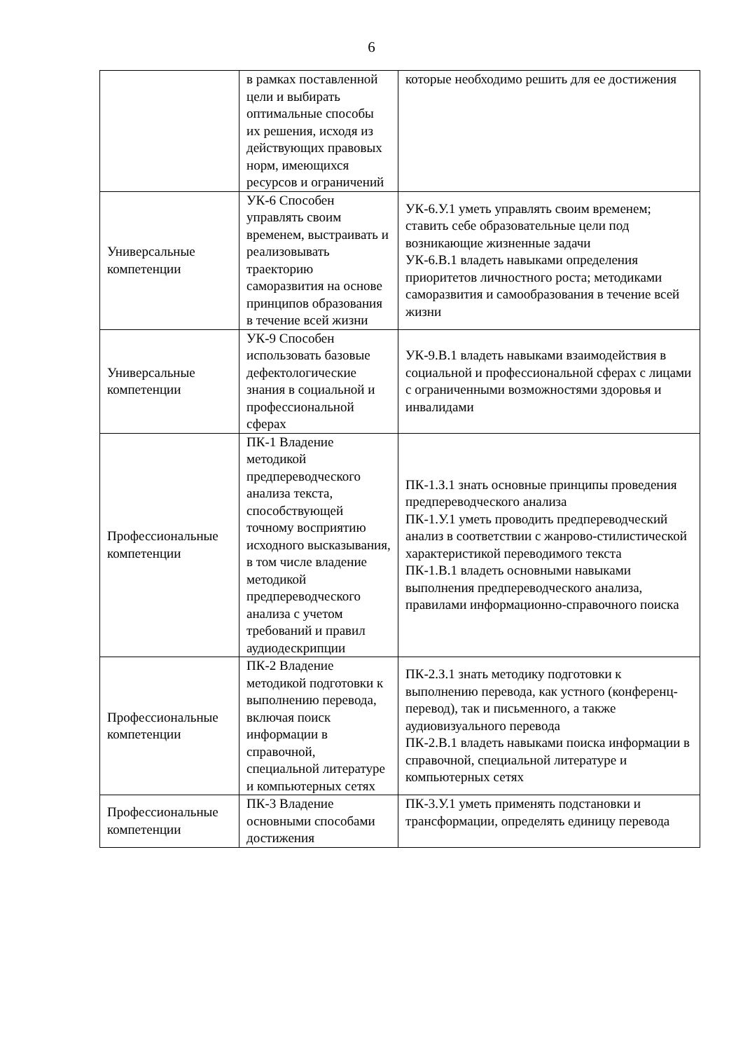6
| | в рамках поставленной цели и выбирать оптимальные способы их решения, исходя из действующих правовых норм, имеющихся ресурсов и ограничений | которые необходимо решить для ее достижения |
| Универсальные компетенции | УК-6 Способен управлять своим временем, выстраивать и реализовывать траекторию саморазвития на основе принципов образования в течение всей жизни | УК-6.У.1 уметь управлять своим временем; ставить себе образовательные цели под возникающие жизненные задачи УК-6.В.1 владеть навыками определения приоритетов личностного роста; методиками саморазвития и самообразования в течение всей жизни |
| Универсальные компетенции | УК-9 Способен использовать базовые дефектологические знания в социальной и профессиональной сферах | УК-9.В.1 владеть навыками взаимодействия в социальной и профессиональной сферах с лицами с ограниченными возможностями здоровья и инвалидами |
| Профессиональные компетенции | ПК-1 Владение методикой предпереводческого анализа текста, способствующей точному восприятию исходного высказывания, в том числе владение методикой предпереводческого анализа с учетом требований и правил аудиодескрипции | ПК-1.З.1 знать основные принципы проведения предпереводческого анализа ПК-1.У.1 уметь проводить предпереводческий анализ в соответствии с жанрово-стилистической характеристикой переводимого текста ПК-1.В.1 владеть основными навыками выполнения предпереводческого анализа, правилами информационно-справочного поиска |
| Профессиональные компетенции | ПК-2 Владение методикой подготовки к выполнению перевода, включая поиск информации в справочной, специальной литературе и компьютерных сетях | ПК-2.З.1 знать методику подготовки к выполнению перевода, как устного (конференц-перевод), так и письменного, а также аудиовизуального перевода ПК-2.В.1 владеть навыками поиска информации в справочной, специальной литературе и компьютерных сетях |
| Профессиональные компетенции | ПК-3 Владение основными способами достижения | ПК-3.У.1 уметь применять подстановки и трансформации, определять единицу перевода |